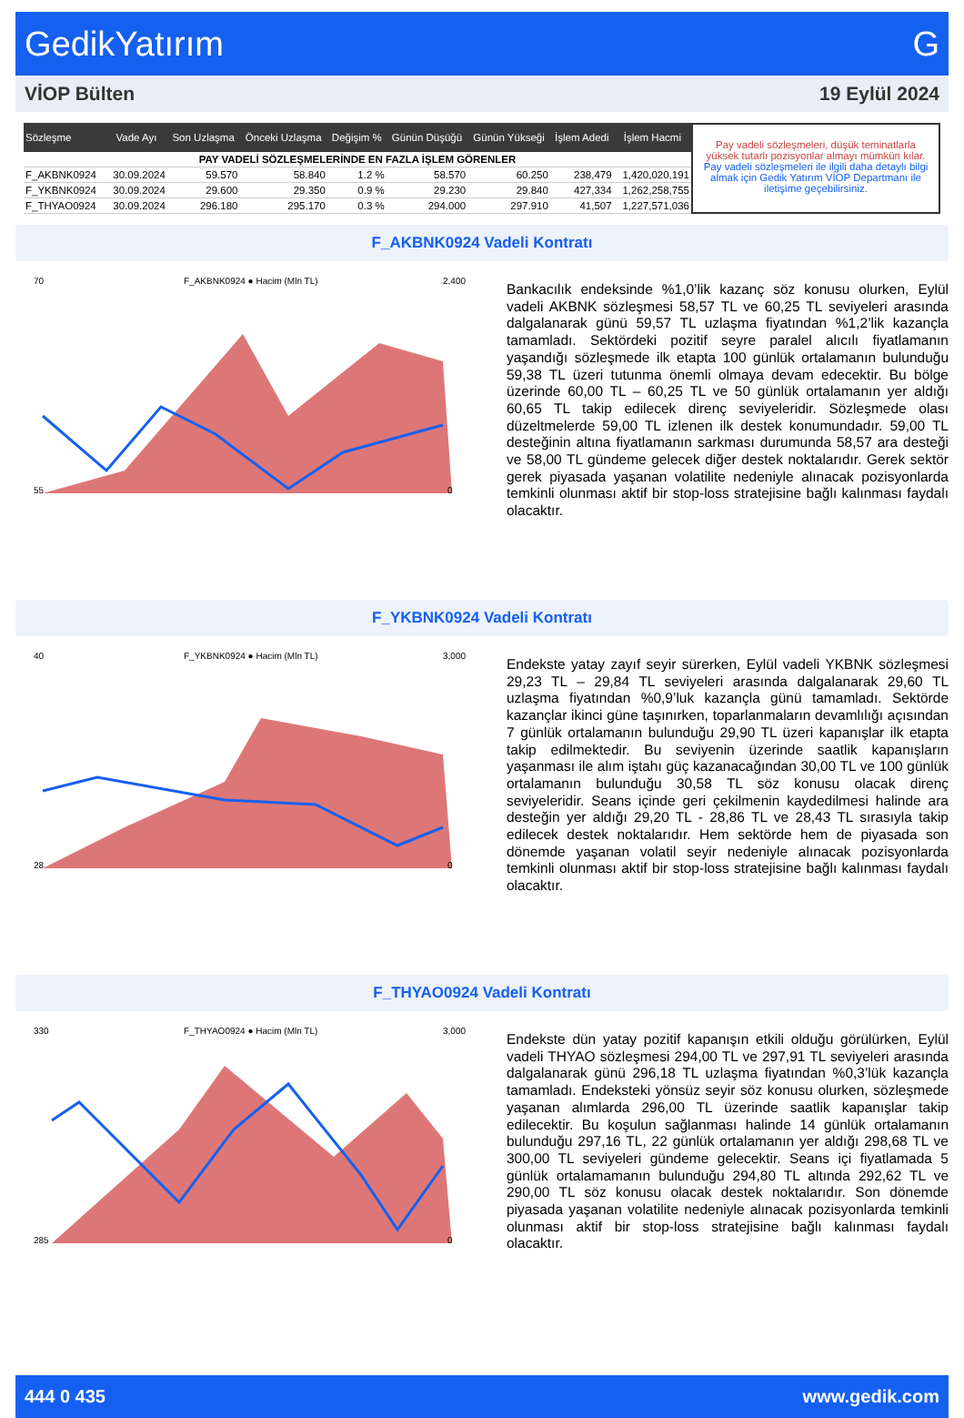GedikYatırım G
VİOP Bülten 19 Eylül 2024
| Sözleşme | Vade Ayı | Son Uzlaşma | Önceki Uzlaşma | Değişim % | Günün Düşüğü | Günün Yükseği | İşlem Adedi | İşlem Hacmi |
| --- | --- | --- | --- | --- | --- | --- | --- | --- |
| PAY VADELİ SÖZLEŞMELERİNDE EN FAZLA İŞLEM GÖRENLER | | | | | | | | |
| F_AKBNK0924 | 30.09.2024 | 59.570 | 58.840 | 1.2 % | 58.570 | 60.250 | 238,479 | 1,420,020,191 |
| F_YKBNK0924 | 30.09.2024 | 29.600 | 29.350 | 0.9 % | 29.230 | 29.840 | 427,334 | 1,262,258,755 |
| F_THYAO0924 | 30.09.2024 | 296.180 | 295.170 | 0.3 % | 294.000 | 297.910 | 41,507 | 1,227,571,036 |
Pay vadeli sözleşmeleri, düşük teminatlarla yüksek tutarlı pozisyonlar almayı mümkün kılar. Pay vadeli sözleşmeleri ile ilgili daha detaylı bilgi almak için Gedik Yatırım VİOP Departmanı ile iletişime geçebilirsiniz.
F_AKBNK0924 Vadeli Kontratı
70
55
F_AKBNK0924 ● Hacim (Mln TL)
2,400
0
Bankacılık endeksinde %1,0’lik kazanç söz konusu olurken, Eylül vadeli AKBNK sözleşmesi 58,57 TL ve 60,25 TL seviyeleri arasında dalgalanarak günü 59,57 TL uzlaşma fiyatından %1,2’lik kazançla tamamladı. Sektördeki pozitif seyre paralel alıcılı fiyatlamanın yaşandığı sözleşmede ilk etapta 100 günlük ortalamanın bulunduğu 59,38 TL üzeri tutunma önemli olmaya devam edecektir. Bu bölge üzerinde 60,00 TL – 60,25 TL ve 50 günlük ortalamanın yer aldığı 60,65 TL takip edilecek direnç seviyeleridir. Sözleşmede olası düzeltmelerde 59,00 TL izlenen ilk destek konumundadır. 59,00 TL desteğinin altına fiyatlamanın sarkması durumunda 58,57 ara desteği ve 58,00 TL gündeme gelecek diğer destek noktalarıdır. Gerek sektör gerek piyasada yaşanan volatilite nedeniyle alınacak pozisyonlarda temkinli olunması aktif bir stop-loss stratejisine bağlı kalınması faydalı olacaktır.
F_YKBNK0924 Vadeli Kontratı
40
28
F_YKBNK0924 ● Hacim (Mln TL)
3,000
0
Endekste yatay zayıf seyir sürerken, Eylül vadeli YKBNK sözleşmesi 29,23 TL – 29,84 TL seviyeleri arasında dalgalanarak 29,60 TL uzlaşma fiyatından %0,9’luk kazançla günü tamamladı. Sektörde kazançlar ikinci güne taşınırken, toparlanmaların devamlılığı açısından 7 günlük ortalamanın bulunduğu 29,90 TL üzeri kapanışlar ilk etapta takip edilmektedir. Bu seviyenin üzerinde saatlik kapanışların yaşanması ile alım iştahı güç kazanacağından 30,00 TL ve 100 günlük ortalamanın bulunduğu 30,58 TL söz konusu olacak direnç seviyeleridir. Seans içinde geri çekilmenin kaydedilmesi halinde ara desteğin yer aldığı 29,20 TL - 28,86 TL ve 28,43 TL sırasıyla takip edilecek destek noktalarıdır. Hem sektörde hem de piyasada son dönemde yaşanan volatil seyir nedeniyle alınacak pozisyonlarda temkinli olunması aktif bir stop-loss stratejisine bağlı kalınması faydalı olacaktır.
F_THYAO0924 Vadeli Kontratı
330
285
F_THYAO0924 ● Hacim (Mln TL)
3,000
0
Endekste dün yatay pozitif kapanışın etkili olduğu görülürken, Eylül vadeli THYAO sözleşmesi 294,00 TL ve 297,91 TL seviyeleri arasında dalgalanarak günü 296,18 TL uzlaşma fiyatından %0,3’lük kazançla tamamladı. Endeksteki yönsüz seyir söz konusu olurken, sözleşmede yaşanan alımlarda 296,00 TL üzerinde saatlik kapanışlar takip edilecektir. Bu koşulun sağlanması halinde 14 günlük ortalamanın bulunduğu 297,16 TL, 22 günlük ortalamanın yer aldığı 298,68 TL ve 300,00 TL seviyeleri gündeme gelecektir. Seans içi fiyatlamada 5 günlük ortalamamanın bulunduğu 294,80 TL altında 292,62 TL ve 290,00 TL söz konusu olacak destek noktalarıdır. Son dönemde piyasada yaşanan volatilite nedeniyle alınacak pozisyonlarda temkinli olunması aktif bir stop-loss stratejisine bağlı kalınması faydalı olacaktır.
444 0 435 www.gedik.com